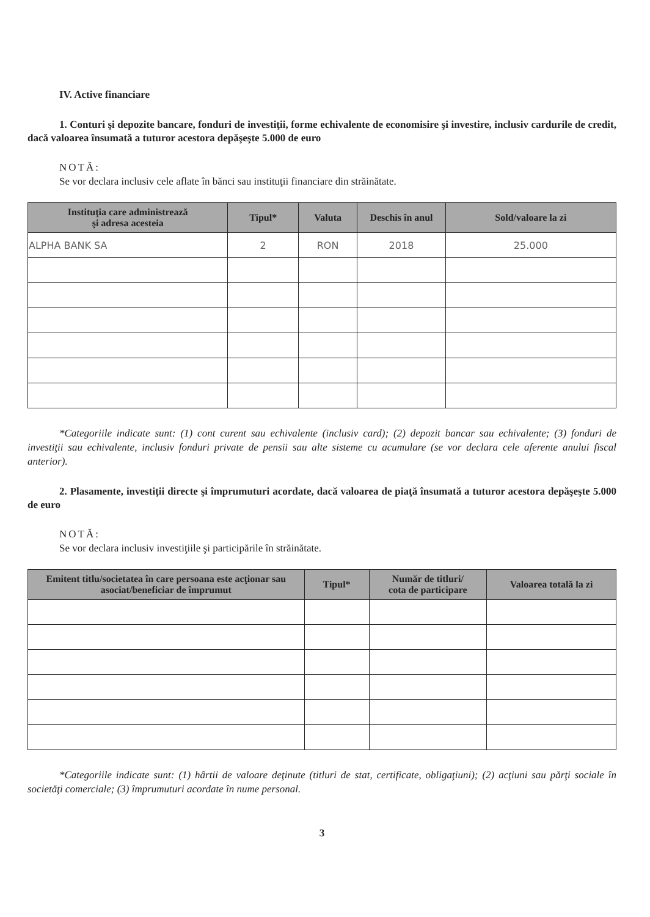IV. Active financiare
1. Conturi şi depozite bancare, fonduri de investiţii, forme echivalente de economisire şi investire, inclusiv cardurile de credit, dacă valoarea însumată a tuturor acestora depăşeşte 5.000 de euro
NOTĂ:
Se vor declara inclusiv cele aflate în bănci sau instituţii financiare din străinătate.
| Instituţia care administrează şi adresa acesteia | Tipul* | Valuta | Deschis în anul | Sold/valoare la zi |
| --- | --- | --- | --- | --- |
| ALPHA BANK SA | 2 | RON | 2018 | 25.000 |
*Categoriile indicate sunt: (1) cont curent sau echivalente (inclusiv card); (2) depozit bancar sau echivalente; (3) fonduri de investiţii sau echivalente, inclusiv fonduri private de pensii sau alte sisteme cu acumulare (se vor declara cele aferente anului fiscal anterior).
2. Plasamente, investiţii directe şi împrumuturi acordate, dacă valoarea de piaţă însumată a tuturor acestora depăşeşte 5.000 de euro
NOTĂ:
Se vor declara inclusiv investiţiile şi participările în străinătate.
| Emitent titlu/societatea în care persoana este acţionar sau asociat/beneficiar de împrumut | Tipul* | Număr de titluri/ cota de participare | Valoarea totală la zi |
| --- | --- | --- | --- |
*Categoriile indicate sunt: (1) hârtii de valoare deţinute (titluri de stat, certificate, obligaţiuni); (2) acţiuni sau părţi sociale în societăţi comerciale; (3) împrumuturi acordate în nume personal.
3